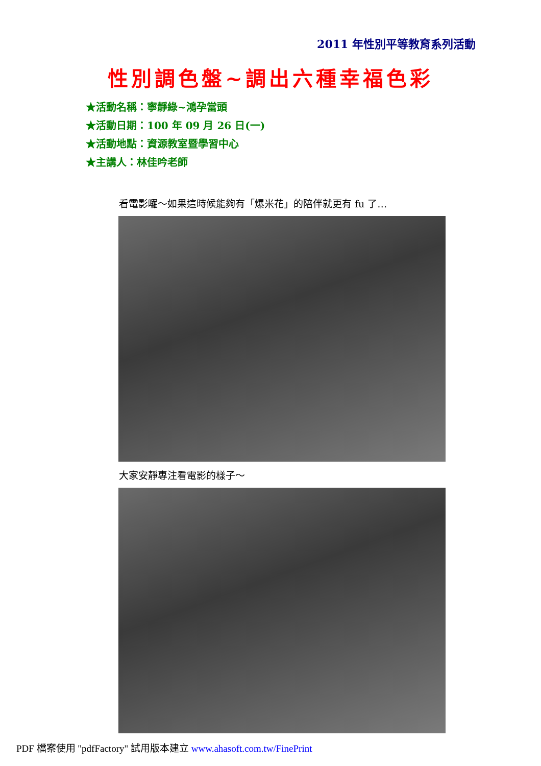2011 年性別平等教育系列活動
性別調色盤~調出六種幸福色彩
★活動名稱：寧靜綠~鴻孕當頭
★活動日期：100 年 09 月 26 日(一)
★活動地點：資源教室暨學習中心
★主講人：林佳吟老師
看電影囉～如果這時候能夠有「爆米花」的陪伴就更有 fu 了…
大家安靜專注看電影的樣子～
PDF 檔案使用 "pdfFactory" 試用版本建立 www.ahasoft.com.tw/FinePrint